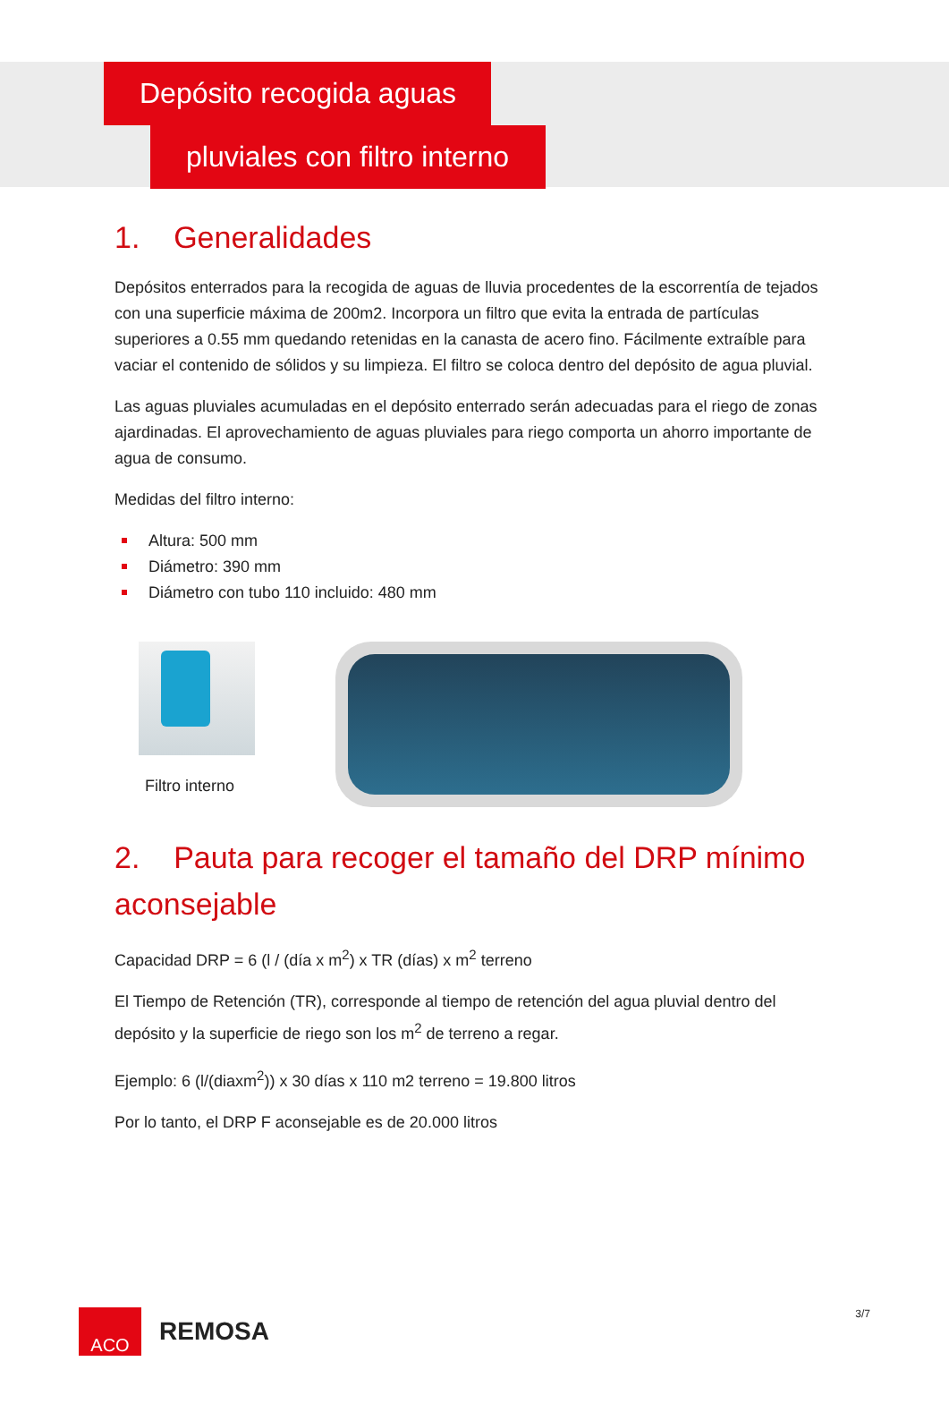Depósito recogida aguas
pluviales con filtro interno
1. Generalidades
Depósitos enterrados para la recogida de aguas de lluvia procedentes de la escorrentía de tejados con una superficie máxima de 200m2. Incorpora un filtro que evita la entrada de partículas superiores a 0.55 mm quedando retenidas en la canasta de acero fino. Fácilmente extraíble para vaciar el contenido de sólidos y su limpieza. El filtro se coloca dentro del depósito de agua pluvial.
Las aguas pluviales acumuladas en el depósito enterrado serán adecuadas para el riego de zonas ajardinadas. El aprovechamiento de aguas pluviales para riego comporta un ahorro importante de agua de consumo.
Medidas del filtro interno:
Altura: 500 mm
Diámetro: 390 mm
Diámetro con tubo 110 incluido: 480 mm
Filtro interno
2. Pauta para recoger el tamaño del DRP mínimo aconsejable
Capacidad DRP = 6 (l / (día x m<sup>2</sup>) x TR (días) x m<sup>2</sup> terreno
El Tiempo de Retención (TR), corresponde al tiempo de retención del agua pluvial dentro del depósito y la superficie de riego son los m<sup>2</sup> de terreno a regar.
Ejemplo: 6 (l/(diaxm<sup>2</sup>)) x 30 días x 110 m2 terreno = 19.800 litros
Por lo tanto, el DRP F aconsejable es de 20.000 litros
ACO
REMOSA
3/7